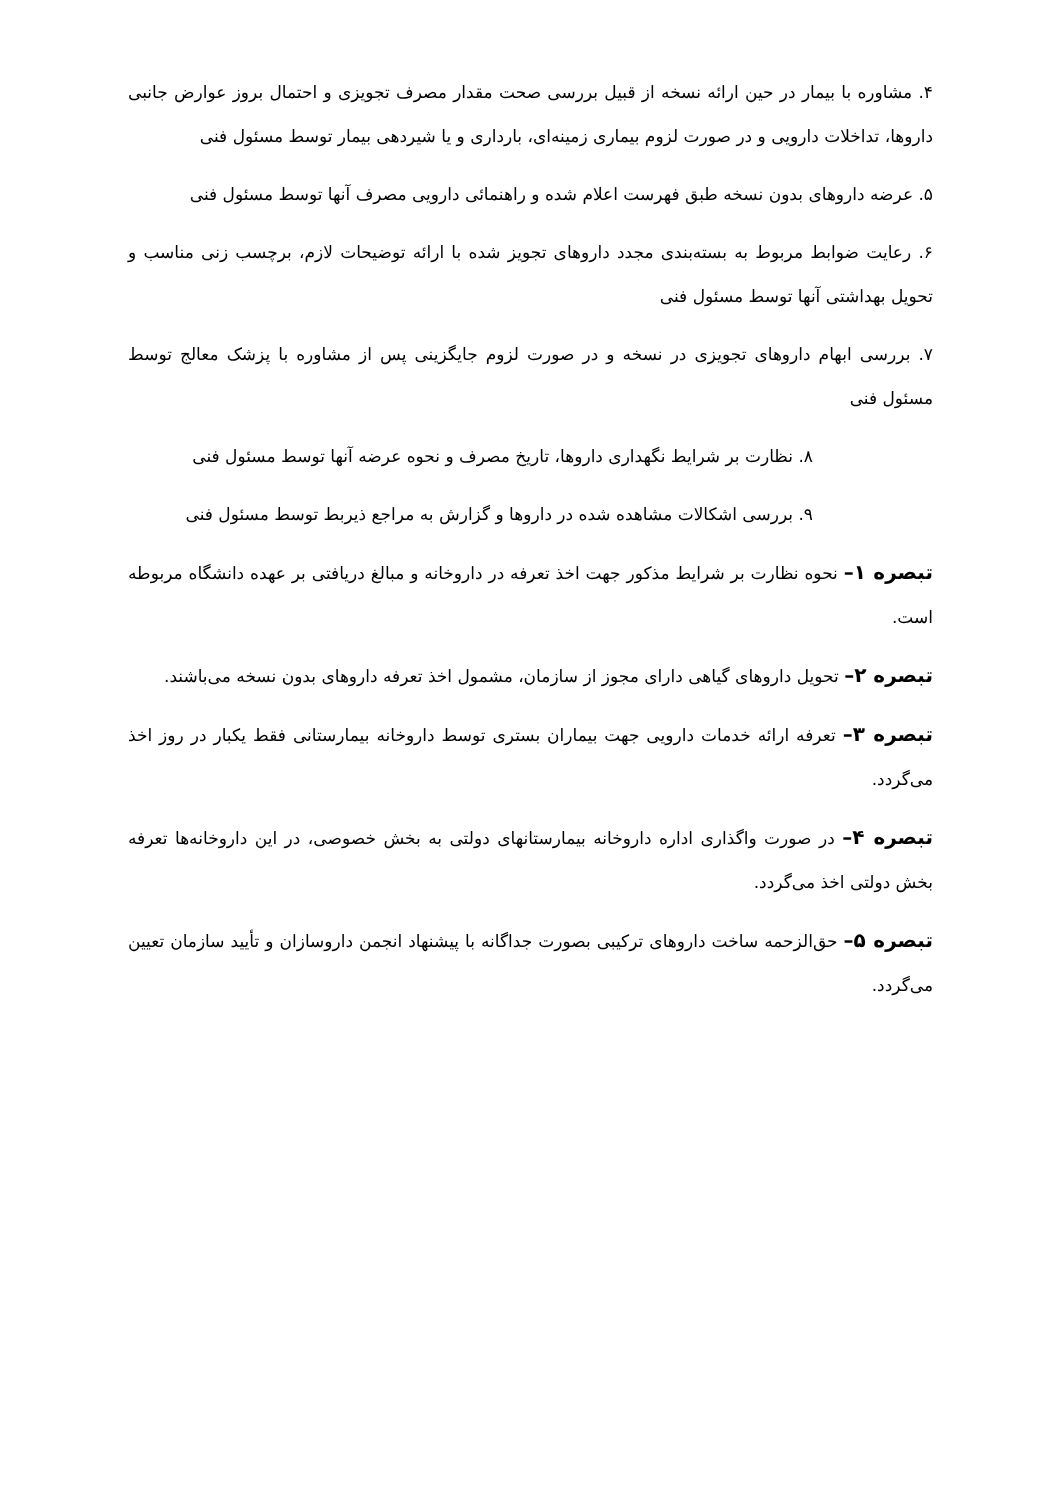۴. مشاوره با بیمار در حین ارائه نسخه از قبیل بررسی صحت مقدار مصرف تجویزی و احتمال بروز عوارض جانبی داروها، تداخلات دارویی و در صورت لزوم بیماری زمینه‌ای، بارداری و یا شیردهی بیمار توسط مسئول فنی
۵. عرضه داروهای بدون نسخه طبق فهرست اعلام شده و راهنمائی دارویی مصرف آنها توسط مسئول فنی
۶. رعایت ضوابط مربوط به بسته‌بندی مجدد داروهای تجویز شده با ارائه توضیحات لازم، برچسب زنی مناسب و تحویل بهداشتی آنها توسط مسئول فنی
۷. بررسی ابهام داروهای تجویزی در نسخه و در صورت لزوم جایگزینی پس از مشاوره با پزشک معالج توسط مسئول فنی
۸. نظارت بر شرایط نگهداری داروها، تاریخ مصرف و نحوه عرضه آنها توسط مسئول فنی
۹. بررسی اشکالات مشاهده شده در داروها و گزارش به مراجع ذیربط توسط مسئول فنی
تبصره ۱– نحوه نظارت بر شرایط مذکور جهت اخذ تعرفه در داروخانه و مبالغ دریافتی بر عهده دانشگاه مربوطه است.
تبصره ۲– تحویل داروهای گیاهی دارای مجوز از سازمان، مشمول اخذ تعرفه داروهای بدون نسخه می‌باشند.
تبصره ۳– تعرفه ارائه خدمات دارویی جهت بیماران بستری توسط داروخانه بیمارستانی فقط یکبار در روز اخذ می‌گردد.
تبصره ۴– در صورت واگذاری اداره داروخانه بیمارستانهای دولتی به بخش خصوصی، در این داروخانه‌ها تعرفه بخش دولتی اخذ می‌گردد.
تبصره ۵– حق‌الزحمه ساخت داروهای ترکیبی بصورت جداگانه با پیشنهاد انجمن داروسازان و تأیید سازمان تعیین می‌گردد.